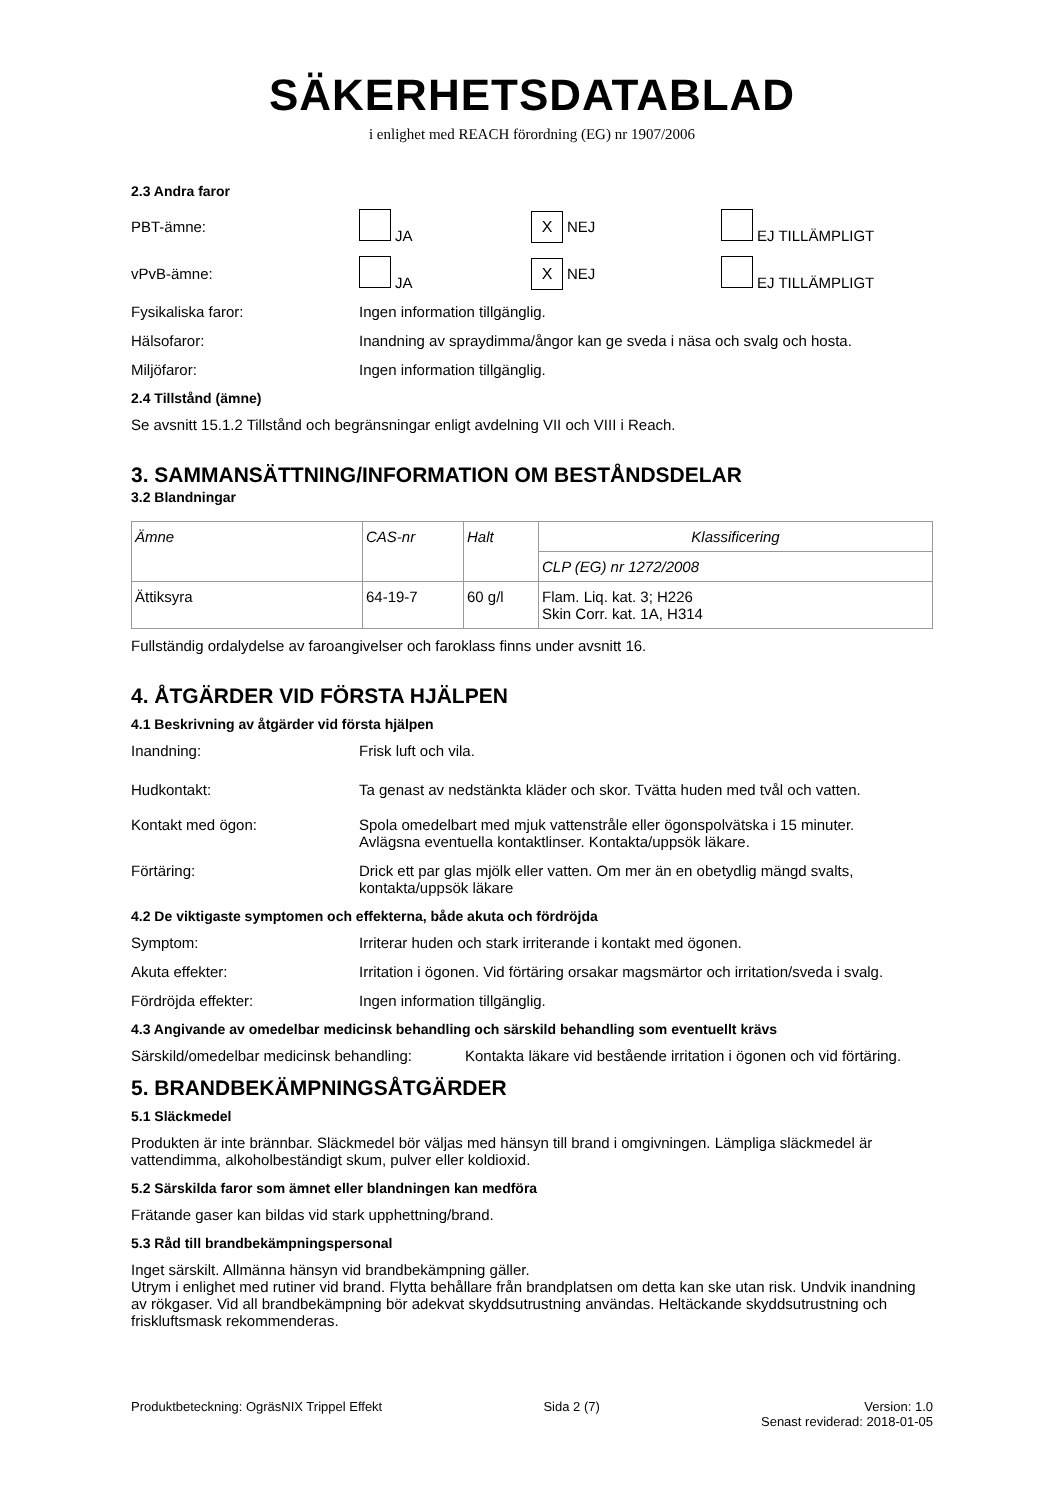SÄKERHETSDATABLAD
i enlighet med REACH förordning (EG) nr 1907/2006
2.3 Andra faror
PBT-ämne: JA X NEJ EJ TILLÄMPLIGT
vPvB-ämne: JA X NEJ EJ TILLÄMPLIGT
Fysikaliska faror: Ingen information tillgänglig.
Hälsofaror: Inandning av spraydimma/ångor kan ge sveda i näsa och svalg och hosta.
Miljöfaror: Ingen information tillgänglig.
2.4 Tillstånd (ämne)
Se avsnitt 15.1.2 Tillstånd och begränsningar enligt avdelning VII och VIII i Reach.
3. SAMMANSÄTTNING/INFORMATION OM BESTÅNDSDELAR
3.2 Blandningar
| Ämne | CAS-nr | Halt | Klassificering |
| | | | CLP (EG) nr 1272/2008 |
| Ättiksyra | 64-19-7 | 60 g/l | Flam. Liq. kat. 3; H226 Skin Corr. kat. 1A, H314 |
Fullständig ordalydelse av faroangivelser och faroklass finns under avsnitt 16.
4. ÅTGÄRDER VID FÖRSTA HJÄLPEN
4.1 Beskrivning av åtgärder vid första hjälpen
Inandning: Frisk luft och vila.
Hudkontakt: Ta genast av nedstänkta kläder och skor. Tvätta huden med tvål och vatten.
Kontakt med ögon: Spola omedelbart med mjuk vattenstråle eller ögonspolvätska i 15 minuter.
Avlägsna eventuella kontaktlinser. Kontakta/uppsök läkare.
Förtäring: Drick ett par glas mjölk eller vatten. Om mer än en obetydlig mängd svalts,
kontakta/uppsök läkare
4.2 De viktigaste symptomen och effekterna, både akuta och fördröjda
Symptom: Irriterar huden och stark irriterande i kontakt med ögonen.
Akuta effekter: Irritation i ögonen. Vid förtäring orsakar magsmärtor och irritation/sveda i svalg.
Fördröjda effekter: Ingen information tillgänglig.
4.3 Angivande av omedelbar medicinsk behandling och särskild behandling som eventuellt krävs
Särskild/omedelbar medicinsk behandling: Kontakta läkare vid bestående irritation i ögonen och vid förtäring.
5. BRANDBEKÄMPNINGSÅTGÄRDER
5.1 Släckmedel
Produkten är inte brännbar. Släckmedel bör väljas med hänsyn till brand i omgivningen. Lämpliga släckmedel är vattendimma, alkoholbeständigt skum, pulver eller koldioxid.
5.2 Särskilda faror som ämnet eller blandningen kan medföra
Frätande gaser kan bildas vid stark upphettning/brand.
5.3 Råd till brandbekämpningspersonal
Inget särskilt. Allmänna hänsyn vid brandbekämpning gäller.
Utrym i enlighet med rutiner vid brand. Flytta behållare från brandplatsen om detta kan ske utan risk. Undvik inandning av rökgaser. Vid all brandbekämpning bör adekvat skyddsutrustning användas. Heltäckande skyddsutrustning och friskluftsmask rekommenderas.
Produktbeteckning: OgräsNIX Trippel Effekt Sida 2 (7) Version: 1.0
Senast reviderad: 2018-01-05